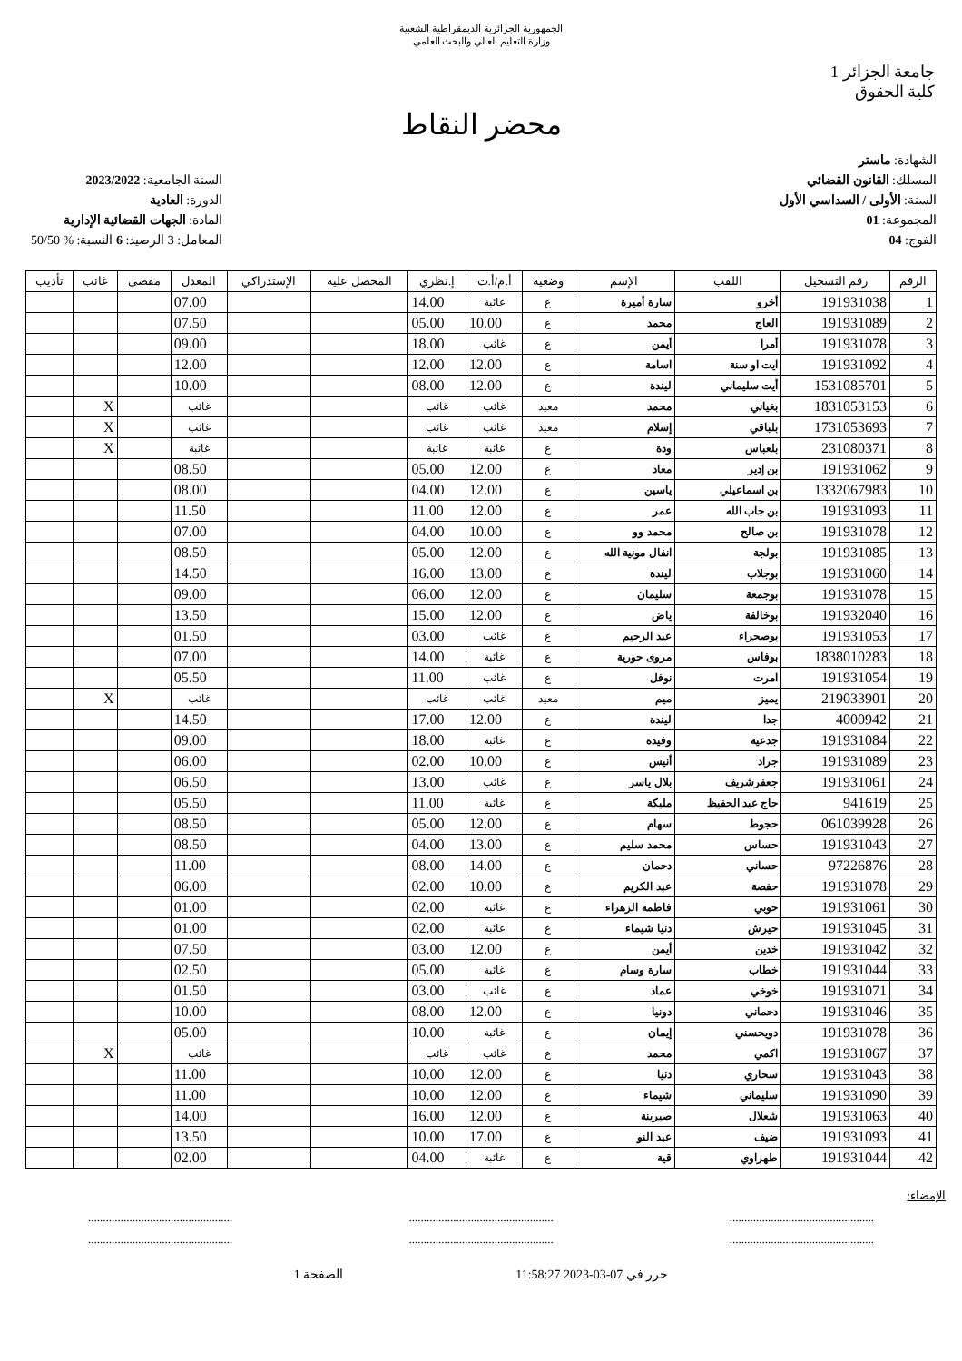الجمهورية الجزائرية الديمقراطية الشعبية
وزارة التعليم العالي والبحث العلمي
جامعة الجزائر 1
كلية الحقوق
محضر النقاط
الشهادة: ماستر
المسلك: القانون القضائي
السنة: الأولى / السداسي الأول
المجموعة: 01
الفوج: 04
السنة الجامعية: 2023/2022
الدورة: العادية
المادة: الجهات القضائية الإدارية
المعامل: 3 الرصيد: 6 النسبة: % 50/50
| الرقم | رقم التسجيل | اللقب | الإسم | وضعية | أ.م/أ.ت | إ.نظري | المحصل عليه | الإستدراكي | المعدل | مقصى | غائب | تأديب |
| --- | --- | --- | --- | --- | --- | --- | --- | --- | --- | --- | --- | --- |
| 1 | 191931038 | أخرو | سارة أميرة | ع | غائبة | 14.00 | | | 07.00 | | | |
| 2 | 191931089 | العاج | محمد | ع | 10.00 | 05.00 | | | 07.50 | | | |
| 3 | 191931078 | أمرا | أيمن | ع | غائب | 18.00 | | | 09.00 | | | |
| 4 | 191931092 | ايت او سنة | اسامة | ع | 12.00 | 12.00 | | | 12.00 | | | |
| 5 | 1531085701 | أيت سليماني | ليندة | ع | 12.00 | 08.00 | | | 10.00 | | | |
| 6 | 1831053153 | بغياني | محمد | معيد | غائب | غائب | | | غائب | | X | |
| 7 | 1731053693 | بلباقي | إسلام | معيد | غائب | غائب | | | غائب | | X | |
| 8 | 231080371 | بلعباس | ودة | ع | غائبة | غائبة | | | غائبة | | X | |
| 9 | 191931062 | بن إدير | معاد | ع | 12.00 | 05.00 | | | 08.50 | | | |
| 10 | 1332067983 | بن اسماعيلي | ياسين | ع | 12.00 | 04.00 | | | 08.00 | | | |
| 11 | 191931093 | بن جاب الله | عمر | ع | 12.00 | 11.00 | | | 11.50 | | | |
| 12 | 191931078 | بن صالح | محمد وو | ع | 10.00 | 04.00 | | | 07.00 | | | |
| 13 | 191931085 | بولجة | انفال مونية الله | ع | 12.00 | 05.00 | | | 08.50 | | | |
| 14 | 191931060 | بوجلاب | ليندة | ع | 13.00 | 16.00 | | | 14.50 | | | |
| 15 | 191931078 | بوجمعة | سليمان | ع | 12.00 | 06.00 | | | 09.00 | | | |
| 16 | 191932040 | بوخالفة | ياض | ع | 12.00 | 15.00 | | | 13.50 | | | |
| 17 | 191931053 | بوصحراء | عبد الرحيم | ع | غائب | 03.00 | | | 01.50 | | | |
| 18 | 1838010283 | بوفاس | مروى حورية | ع | غائبة | 14.00 | | | 07.00 | | | |
| 19 | 191931054 | امرت | نوفل | ع | غائب | 11.00 | | | 05.50 | | | |
| 20 | 219033901 | يميز | ميم | معيد | غائب | غائب | | | غائب | | X | |
| 21 | 4000942 | جدا | ليندة | ع | 12.00 | 17.00 | | | 14.50 | | | |
| 22 | 191931084 | جدعية | وفيدة | ع | غائبة | 18.00 | | | 09.00 | | | |
| 23 | 191931089 | جراد | أنيس | ع | 10.00 | 02.00 | | | 06.00 | | | |
| 24 | 191931061 | جعفرشريف | بلال ياسر | ع | غائب | 13.00 | | | 06.50 | | | |
| 25 | 941619 | حاج عبد الحفيظ | مليكة | ع | غائبة | 11.00 | | | 05.50 | | | |
| 26 | 061039928 | حجوط | سهام | ع | 12.00 | 05.00 | | | 08.50 | | | |
| 27 | 191931043 | حساس | محمد سليم | ع | 13.00 | 04.00 | | | 08.50 | | | |
| 28 | 97226876 | حساني | دحمان | ع | 14.00 | 08.00 | | | 11.00 | | | |
| 29 | 191931078 | حفصة | عبد الكريم | ع | 10.00 | 02.00 | | | 06.00 | | | |
| 30 | 191931061 | حوبي | فاطمة الزهراء | ع | غائبة | 02.00 | | | 01.00 | | | |
| 31 | 191931045 | حيرش | دنيا شيماء | ع | غائبة | 02.00 | | | 01.00 | | | |
| 32 | 191931042 | خدين | أيمن | ع | 12.00 | 03.00 | | | 07.50 | | | |
| 33 | 191931044 | خطاب | سارة وسام | ع | غائبة | 05.00 | | | 02.50 | | | |
| 34 | 191931071 | خوخي | عماد | ع | غائب | 03.00 | | | 01.50 | | | |
| 35 | 191931046 | دحماني | دونيا | ع | 12.00 | 08.00 | | | 10.00 | | | |
| 36 | 191931078 | دويحسني | إيمان | ع | غائبة | 10.00 | | | 05.00 | | | |
| 37 | 191931067 | اكمي | محمد | ع | غائب | غائب | | | غائب | | X | |
| 38 | 191931043 | سحاري | دنيا | ع | 12.00 | 10.00 | | | 11.00 | | | |
| 39 | 191931090 | سليماني | شيماء | ع | 12.00 | 10.00 | | | 11.00 | | | |
| 40 | 191931063 | شعلال | صبرينة | ع | 12.00 | 16.00 | | | 14.00 | | | |
| 41 | 191931093 | ضيف | عبد النو | ع | 17.00 | 10.00 | | | 13.50 | | | |
| 42 | 191931044 | طهراوي | قية | ع | غائبة | 04.00 | | | 02.00 | | | |
الإمضاء:
................................................. ................................................. .................................................
................................................. ................................................. .................................................
حرر في 07-03-2023 11:58:27 الصفحة 1